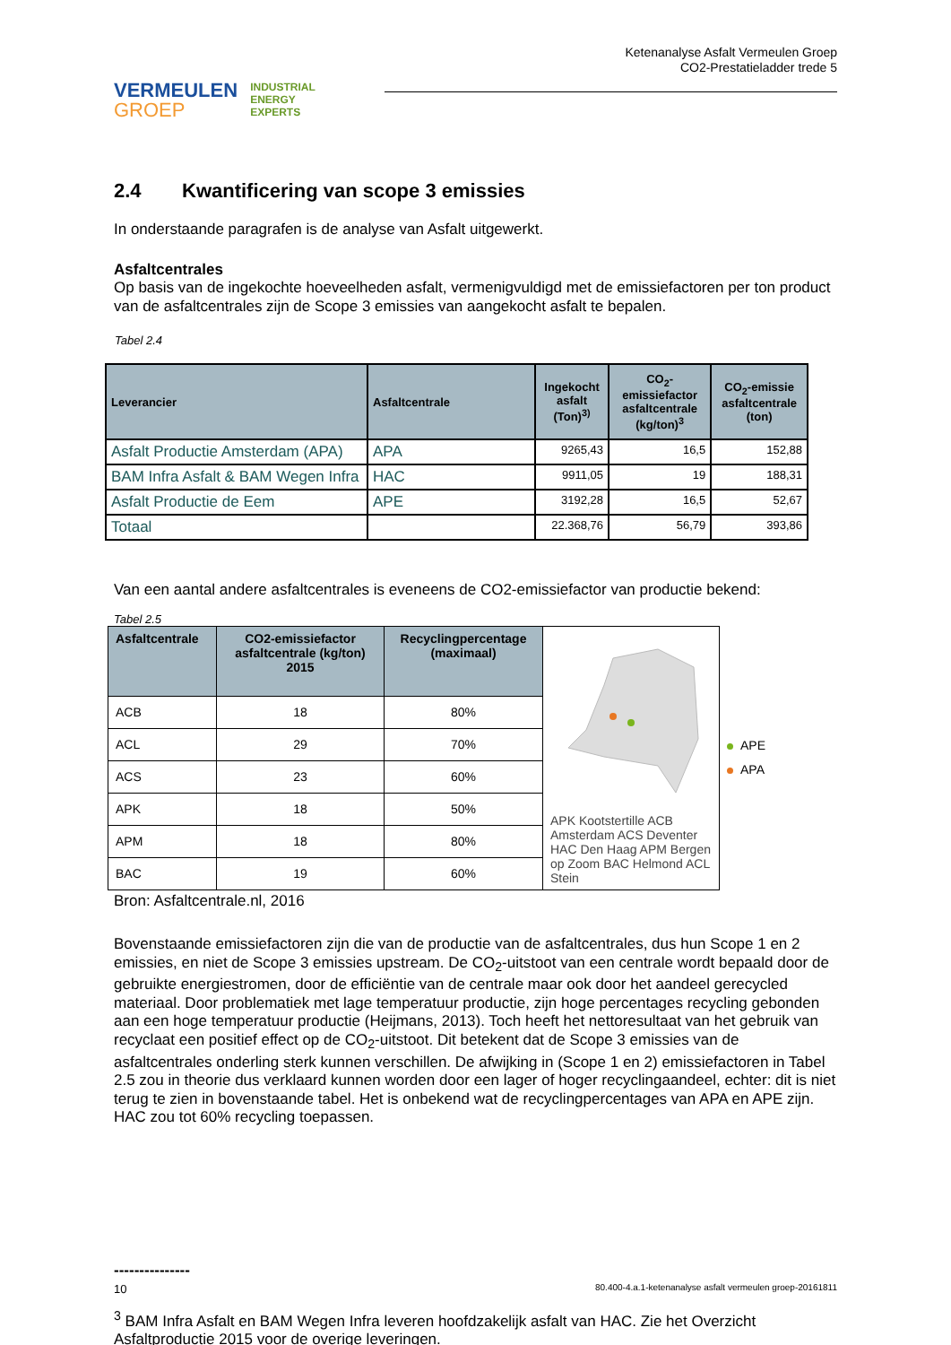VERMEULEN
GROEP
INDUSTRIAL
ENERGY
EXPERTS
Ketenanalyse Asfalt Vermeulen Groep
CO2-Prestatieladder trede 5
2.4 Kwantificering van scope 3 emissies
In onderstaande paragrafen is de analyse van Asfalt uitgewerkt.
Asfaltcentrales
Op basis van de ingekochte hoeveelheden asfalt, vermenigvuldigd met de emissiefactoren per ton product van de asfaltcentrales zijn de Scope 3 emissies van aangekocht asfalt te bepalen.
Tabel 2.4
| Leverancier | Asfaltcentrale | Ingekocht asfalt (Ton)<sup>3)</sup> | CO<sub>2</sub>-emissiefactor asfaltcentrale (kg/ton)<sup>3</sup> | CO<sub>2</sub>-emissie asfaltcentrale (ton) |
| --- | --- | --- | --- | --- |
| Asfalt Productie Amsterdam (APA) | APA | 9265,43 | 16,5 | 152,88 |
| BAM Infra Asfalt & BAM Wegen Infra | HAC | 9911,05 | 19 | 188,31 |
| Asfalt Productie de Eem | APE | 3192,28 | 16,5 | 52,67 |
| Totaal | | 22.368,76 | 56,79 | 393,86 |
Van een aantal andere asfaltcentrales is eveneens de CO2-emissiefactor van productie bekend:
Tabel 2.5
| Asfaltcentrale | CO2-emissiefactor asfaltcentrale (kg/ton) 2015 | Recyclingpercentage (maximaal) | APK Kootstertille ACB Amsterdam ACS Deventer HAC Den Haag APM Bergen op Zoom BAC Helmond ACL Stein | APE APA |
| ACB | 18 | 80% | | |
| ACL | 29 | 70% | | |
| ACS | 23 | 60% | | |
| APK | 18 | 50% | | |
| APM | 18 | 80% | | |
| BAC | 19 | 60% | | |
Bron: Asfaltcentrale.nl, 2016
Bovenstaande emissiefactoren zijn die van de productie van de asfaltcentrales, dus hun Scope 1 en 2 emissies, en niet de Scope 3 emissies upstream. De CO<sub>2</sub>-uitstoot van een centrale wordt bepaald door de gebruikte energiestromen, door de efficiëntie van de centrale maar ook door het aandeel gerecycled materiaal. Door problematiek met lage temperatuur productie, zijn hoge percentages recycling gebonden aan een hoge temperatuur productie (Heijmans, 2013). Toch heeft het nettoresultaat van het gebruik van recyclaat een positief effect op de CO<sub>2</sub>-uitstoot. Dit betekent dat de Scope 3 emissies van de asfaltcentrales onderling sterk kunnen verschillen. De afwijking in (Scope 1 en 2) emissiefactoren in Tabel 2.5 zou in theorie dus verklaard kunnen worden door een lager of hoger recyclingaandeel, echter: dit is niet terug te zien in bovenstaande tabel. Het is onbekend wat de recyclingpercentages van APA en APE zijn. HAC zou tot 60% recycling toepassen.
---------------
<sup>3</sup> BAM Infra Asfalt en BAM Wegen Infra leveren hoofdzakelijk asfalt van HAC. Zie het Overzicht Asfaltproductie 2015 voor de overige leveringen.
10 80.400-4.a.1-ketenanalyse asfalt vermeulen groep-20161811